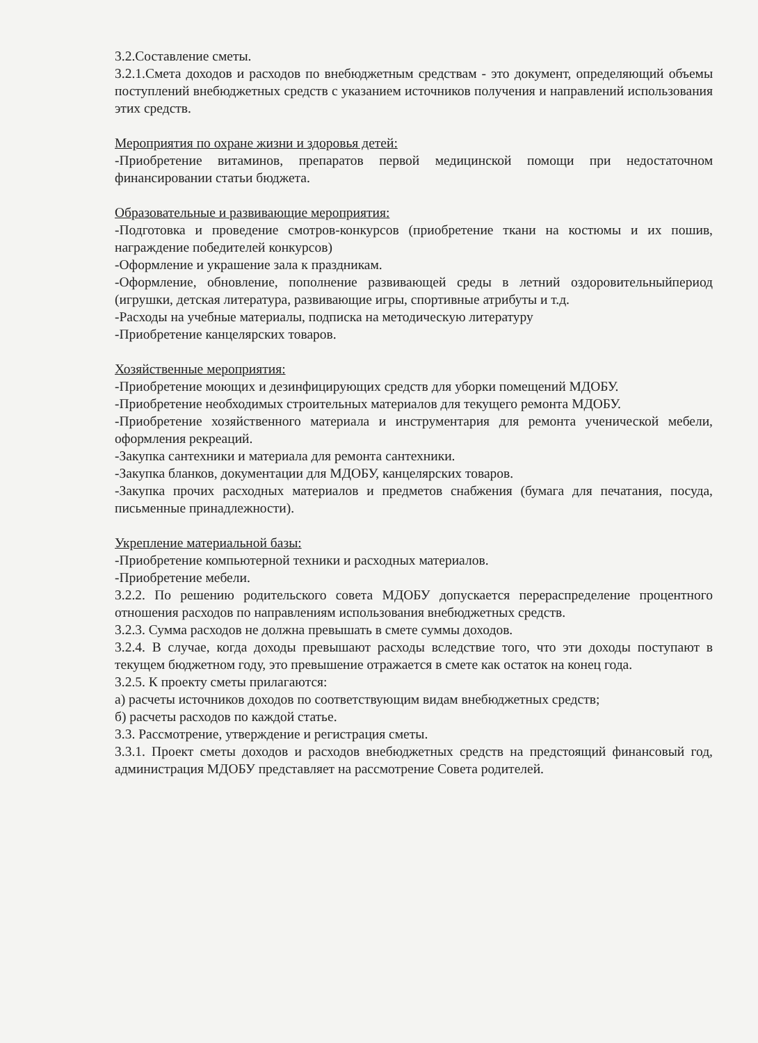3.2.Составление сметы.
3.2.1.Смета доходов и расходов по внебюджетным средствам - это документ, определяющий объемы поступлений внебюджетных средств с указанием источников получения и направлений использования этих средств.
Мероприятия по охране жизни и здоровья детей:
-Приобретение витаминов, препаратов первой медицинской помощи при недостаточном финансировании статьи бюджета.
Образовательные и развивающие мероприятия:
-Подготовка и проведение смотров-конкурсов (приобретение ткани на костюмы и их пошив, награждение победителей конкурсов)
-Оформление и украшение зала к праздникам.
-Оформление, обновление, пополнение развивающей среды в летний оздоровительныйпериод (игрушки, детская литература, развивающие игры, спортивные атрибуты и т.д.
-Расходы на учебные материалы, подписка на методическую литературу
-Приобретение канцелярских товаров.
Хозяйственные мероприятия:
-Приобретение моющих и дезинфицирующих средств для уборки помещений МДОБУ.
-Приобретение необходимых строительных материалов для текущего ремонта МДОБУ.
-Приобретение хозяйственного материала и инструментария для ремонта ученической мебели, оформления рекреаций.
-Закупка сантехники и материала для ремонта сантехники.
-Закупка бланков, документации для МДОБУ, канцелярских товаров.
-Закупка прочих расходных материалов и предметов снабжения (бумага для печатания, посуда, письменные принадлежности).
Укрепление материальной базы:
-Приобретение компьютерной техники и расходных материалов.
-Приобретение мебели.
3.2.2. По решению родительского совета МДОБУ допускается перераспределение процентного отношения расходов по направлениям использования внебюджетных средств.
3.2.3. Сумма расходов не должна превышать в смете суммы доходов.
3.2.4. В случае, когда доходы превышают расходы вследствие того, что эти доходы поступают в текущем бюджетном году, это превышение отражается в смете как остаток на конец года.
3.2.5. К проекту сметы прилагаются:
а) расчеты источников доходов по соответствующим видам внебюджетных средств;
б) расчеты расходов по каждой статье.
3.3. Рассмотрение, утверждение и регистрация сметы.
3.3.1. Проект сметы доходов и расходов внебюджетных средств на предстоящий финансовый год, администрация МДОБУ представляет на рассмотрение Совета родителей.